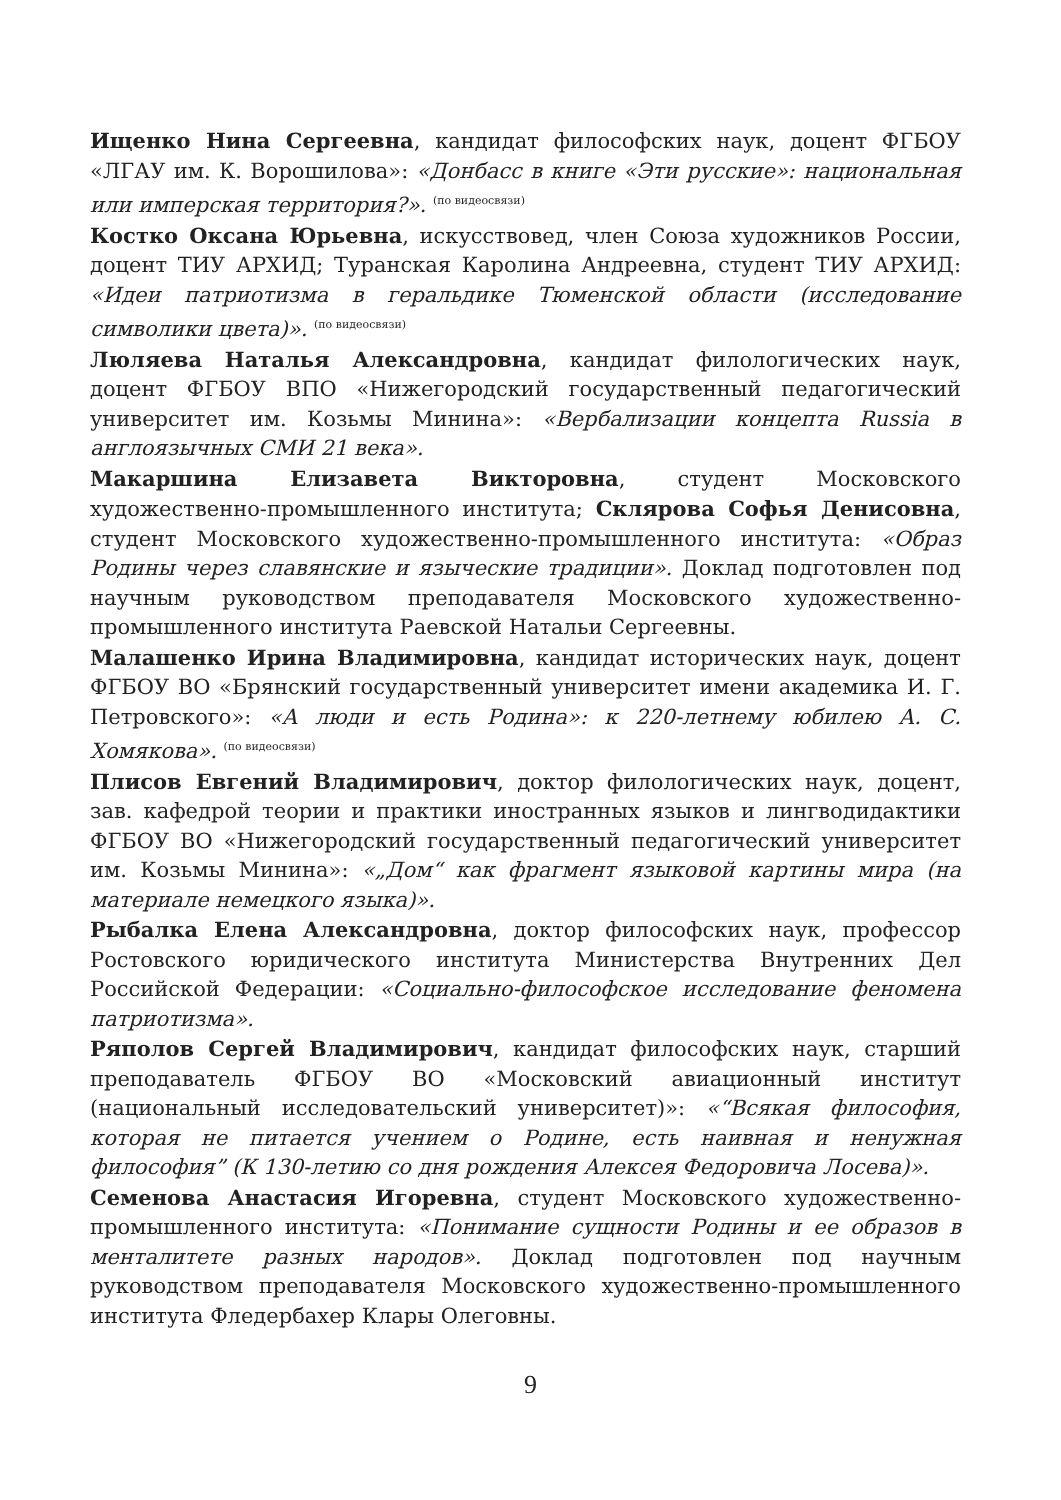Ищенко Нина Сергеевна, кандидат философских наук, доцент ФГБОУ «ЛГАУ им. К. Ворошилова»: «Донбасс в книге «Эти русские»: национальная или имперская территория?». <sup>(по видеосвязи)</sup>
Костко Оксана Юрьевна, искусствовед, член Союза художников России, доцент ТИУ АРХИД; Туранская Каролина Андреевна, студент ТИУ АРХИД: «Идеи патриотизма в геральдике Тюменской области (исследование символики цвета)». <sup>(по видеосвязи)</sup>
Люляева Наталья Александровна, кандидат филологических наук, доцент ФГБОУ ВПО «Нижегородский государственный педагогический университет им. Козьмы Минина»: «Вербализации концепта Russia в англоязычных СМИ 21 века».
Макаршина Елизавета Викторовна, студент Московского художественно-промышленного института; Склярова Софья Денисовна, студент Московского художественно-промышленного института: «Образ Родины через славянские и языческие традиции». Доклад подготовлен под научным руководством преподавателя Московского художественно-промышленного института Раевской Натальи Сергеевны.
Малашенко Ирина Владимировна, кандидат исторических наук, доцент ФГБОУ ВО «Брянский государственный университет имени академика И. Г. Петровского»: «А люди и есть Родина»: к 220-летнему юбилею А. С. Хомякова». <sup>(по видеосвязи)</sup>
Плисов Евгений Владимирович, доктор филологических наук, доцент, зав. кафедрой теории и практики иностранных языков и лингводидактики ФГБОУ ВО «Нижегородский государственный педагогический университет им. Козьмы Минина»: «„Дом“ как фрагмент языковой картины мира (на материале немецкого языка)».
Рыбалка Елена Александровна, доктор философских наук, профессор Ростовского юридического института Министерства Внутренних Дел Российской Федерации: «Социально-философское исследование феномена патриотизма».
Ряполов Сергей Владимирович, кандидат философских наук, старший преподаватель ФГБОУ ВО «Московский авиационный институт (национальный исследовательский университет)»: «“Всякая философия, которая не питается учением о Родине, есть наивная и ненужная философия” (К 130-летию со дня рождения Алексея Федоровича Лосева)».
Семенова Анастасия Игоревна, студент Московского художественно-промышленного института: «Понимание сущности Родины и ее образов в менталитете разных народов». Доклад подготовлен под научным руководством преподавателя Московского художественно-промышленного института Фледербахер Клары Олеговны.
9